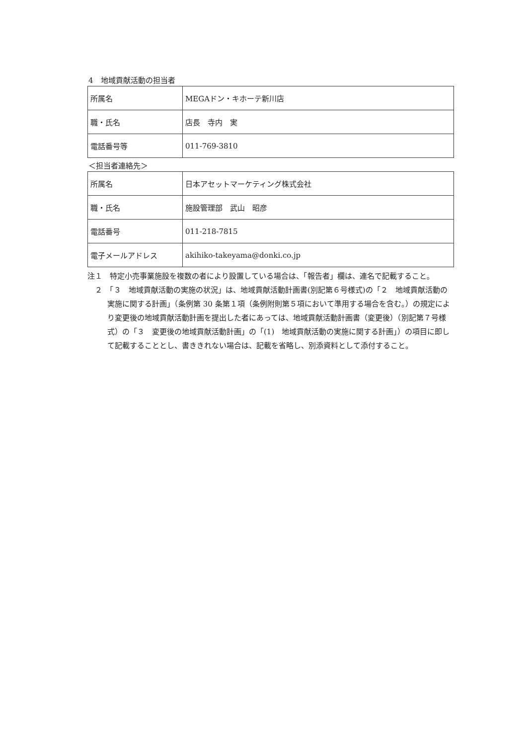4　地域貢献活動の担当者
| 所属名 | MEGAドン・キホーテ新川店 |
| 職・氏名 | 店長 寺内 実 |
| 電話番号等 | 011-769-3810 |
＜担当者連絡先＞
| 所属名 | 日本アセットマーケティング株式会社 |
| 職・氏名 | 施設管理部 武山 昭彦 |
| 電話番号 | 011-218-7815 |
| 電子メールアドレス | akihiko-takeyama@donki.co.jp |
注１　特定小売事業施設を複数の者により設置している場合は、「報告者」欄は、連名で記載すること。
　２　「３　地域貢献活動の実施の状況」は、地域貢献活動計画書(別記第６号様式)の「２　地域貢献活動の実施に関する計画」（条例第 30 条第１項（条例附則第５項において準用する場合を含む。）の規定により変更後の地域貢献活動計画を提出した者にあっては、地域貢献活動計画書（変更後）（別記第７号様式）の「３　変更後の地域貢献活動計画」の「(1)　地域貢献活動の実施に関する計画」）の項目に即して記載することとし、書ききれない場合は、記載を省略し、別添資料として添付すること。